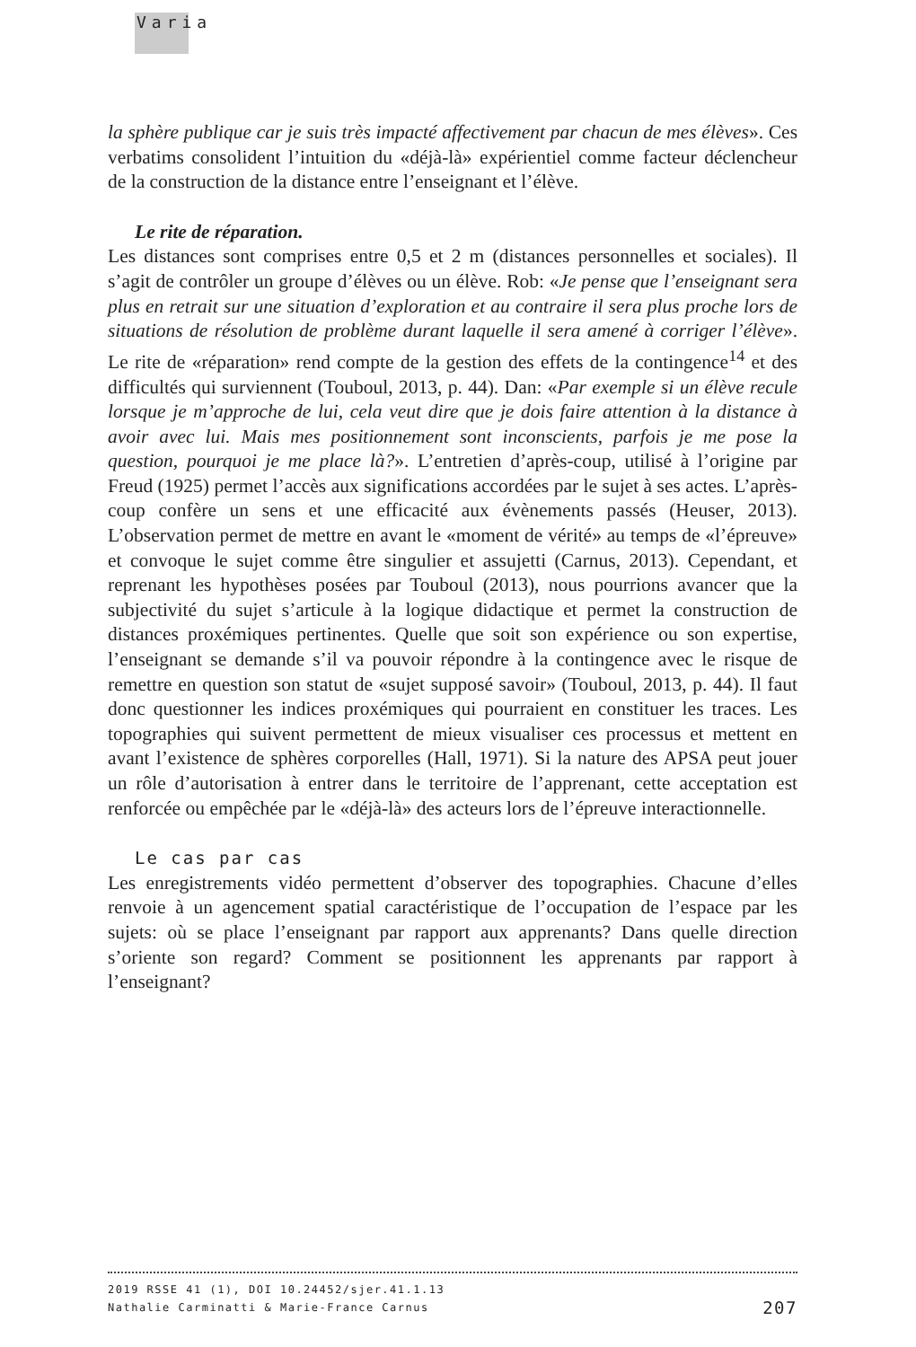Varia
la sphère publique car je suis très impacté affectivement par chacun de mes élèves». Ces verbatims consolident l’intuition du «déjà-là» expérientiel comme facteur déclencheur de la construction de la distance entre l’enseignant et l’élève.
Le rite de réparation.
Les distances sont comprises entre 0,5 et 2 m (distances personnelles et sociales). Il s’agit de contrôler un groupe d’élèves ou un élève. Rob: «Je pense que l’enseignant sera plus en retrait sur une situation d’exploration et au contraire il sera plus proche lors de situations de résolution de problème durant laquelle il sera amené à corriger l’élève». Le rite de «réparation» rend compte de la gestion des effets de la contingence<sup>14</sup> et des difficultés qui surviennent (Touboul, 2013, p. 44). Dan: «Par exemple si un élève recule lorsque je m’approche de lui, cela veut dire que je dois faire attention à la distance à avoir avec lui. Mais mes positionnement sont inconscients, parfois je me pose la question, pourquoi je me place là?». L’entretien d’après-coup, utilisé à l’origine par Freud (1925) permet l’accès aux significations accordées par le sujet à ses actes. L’après-coup confère un sens et une efficacité aux évènements passés (Heuser, 2013). L’observation permet de mettre en avant le «moment de vérité» au temps de «l’épreuve» et convoque le sujet comme être singulier et assujetti (Carnus, 2013). Cependant, et reprenant les hypothèses posées par Touboul (2013), nous pourrions avancer que la subjectivité du sujet s’articule à la logique didactique et permet la construction de distances proxémiques pertinentes. Quelle que soit son expérience ou son expertise, l’enseignant se demande s’il va pouvoir répondre à la contingence avec le risque de remettre en question son statut de «sujet supposé savoir» (Touboul, 2013, p. 44). Il faut donc questionner les indices proxémiques qui pourraient en constituer les traces. Les topographies qui suivent permettent de mieux visualiser ces processus et mettent en avant l’existence de sphères corporelles (Hall, 1971). Si la nature des APSA peut jouer un rôle d’autorisation à entrer dans le territoire de l’apprenant, cette acceptation est renforcée ou empêchée par le «déjà-là» des acteurs lors de l’épreuve interactionnelle.
Le cas par cas
Les enregistrements vidéo permettent d’observer des topographies. Chacune d’elles renvoie à un agencement spatial caractéristique de l’occupation de l’espace par les sujets: où se place l’enseignant par rapport aux apprenants? Dans quelle direction s’oriente son regard? Comment se positionnent les apprenants par rapport à l’enseignant?
2019 RSSE 41 (1), DOI 10.24452/sjer.41.1.13
207 Nathalie Carminatti & Marie-France Carnus